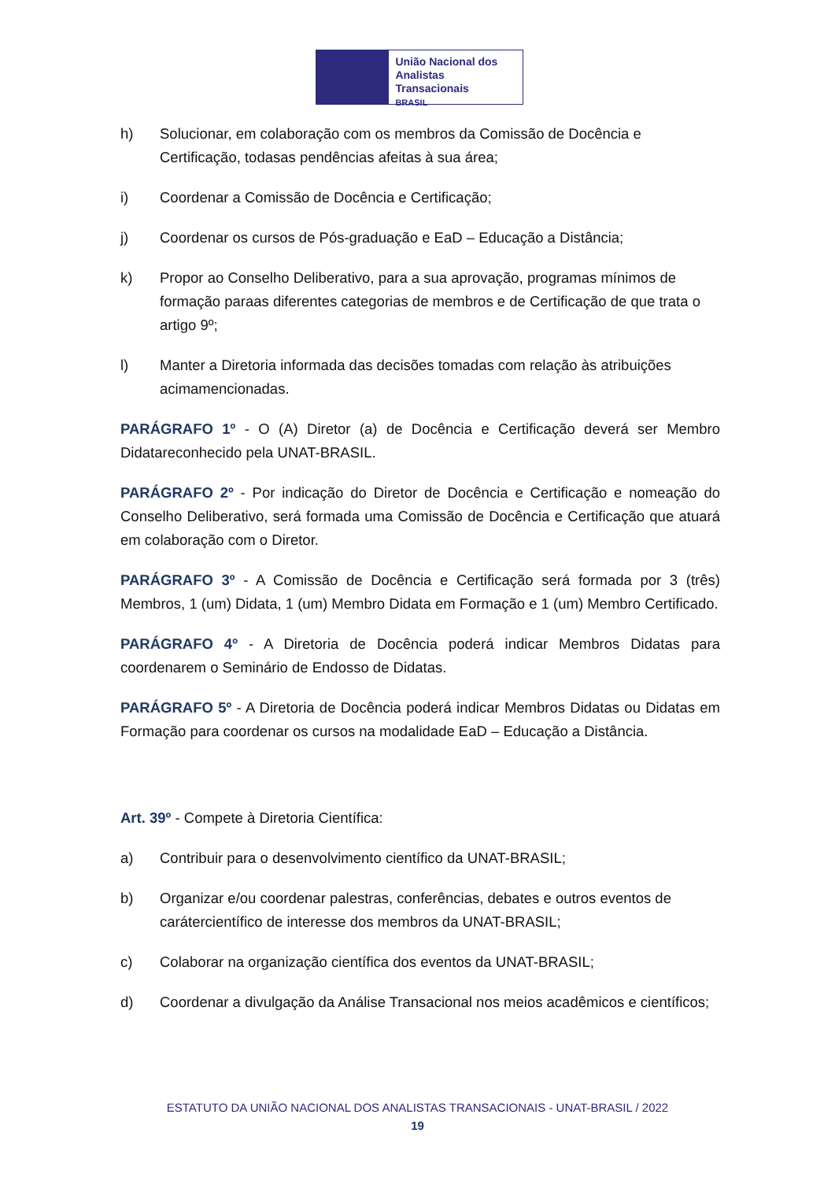União Nacional dos
Analistas Transacionais
BRASIL
h) Solucionar, em colaboração com os membros da Comissão de Docência e Certificação, todasas pendências afeitas à sua área;
i) Coordenar a Comissão de Docência e Certificação;
j) Coordenar os cursos de Pós-graduação e EaD – Educação a Distância;
k) Propor ao Conselho Deliberativo, para a sua aprovação, programas mínimos de formação paraas diferentes categorias de membros e de Certificação de que trata o artigo 9º;
l) Manter a Diretoria informada das decisões tomadas com relação às atribuições acimamencionadas.
PARÁGRAFO 1º - O (A) Diretor (a) de Docência e Certificação deverá ser Membro Didatareconhecido pela UNAT-BRASIL.
PARÁGRAFO 2º - Por indicação do Diretor de Docência e Certificação e nomeação do Conselho Deliberativo, será formada uma Comissão de Docência e Certificação que atuará em colaboração com o Diretor.
PARÁGRAFO 3º - A Comissão de Docência e Certificação será formada por 3 (três) Membros, 1 (um) Didata, 1 (um) Membro Didata em Formação e 1 (um) Membro Certificado.
PARÁGRAFO 4º - A Diretoria de Docência poderá indicar Membros Didatas para coordenarem o Seminário de Endosso de Didatas.
PARÁGRAFO 5º - A Diretoria de Docência poderá indicar Membros Didatas ou Didatas em Formação para coordenar os cursos na modalidade EaD – Educação a Distância.
Art. 39º - Compete à Diretoria Científica:
a) Contribuir para o desenvolvimento científico da UNAT-BRASIL;
b) Organizar e/ou coordenar palestras, conferências, debates e outros eventos de carátercientífico de interesse dos membros da UNAT-BRASIL;
c) Colaborar na organização científica dos eventos da UNAT-BRASIL;
d) Coordenar a divulgação da Análise Transacional nos meios acadêmicos e científicos;
ESTATUTO DA UNIÃO NACIONAL DOS ANALISTAS TRANSACIONAIS - UNAT-BRASIL / 2022
19